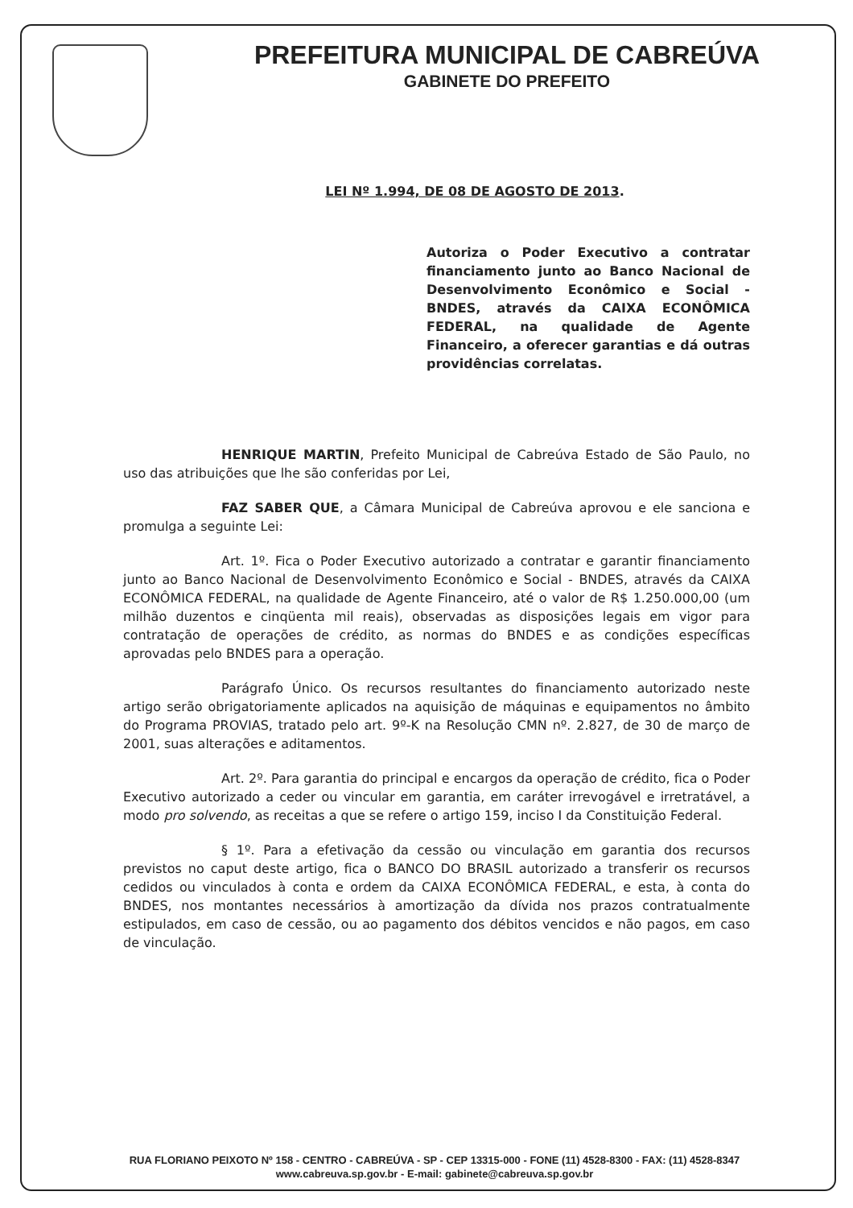PREFEITURA MUNICIPAL DE CABREÚVA
GABINETE DO PREFEITO
LEI Nº 1.994, DE 08 DE AGOSTO DE 2013.
Autoriza o Poder Executivo a contratar financiamento junto ao Banco Nacional de Desenvolvimento Econômico e Social - BNDES, através da CAIXA ECONÔMICA FEDERAL, na qualidade de Agente Financeiro, a oferecer garantias e dá outras providências correlatas.
HENRIQUE MARTIN, Prefeito Municipal de Cabreúva Estado de São Paulo, no uso das atribuições que lhe são conferidas por Lei,
FAZ SABER QUE, a Câmara Municipal de Cabreúva aprovou e ele sanciona e promulga a seguinte Lei:
Art. 1º. Fica o Poder Executivo autorizado a contratar e garantir financiamento junto ao Banco Nacional de Desenvolvimento Econômico e Social - BNDES, através da CAIXA ECONÔMICA FEDERAL, na qualidade de Agente Financeiro, até o valor de R$ 1.250.000,00 (um milhão duzentos e cinqüenta mil reais), observadas as disposições legais em vigor para contratação de operações de crédito, as normas do BNDES e as condições específicas aprovadas pelo BNDES para a operação.
Parágrafo Único. Os recursos resultantes do financiamento autorizado neste artigo serão obrigatoriamente aplicados na aquisição de máquinas e equipamentos no âmbito do Programa PROVIAS, tratado pelo art. 9º-K na Resolução CMN nº. 2.827, de 30 de março de 2001, suas alterações e aditamentos.
Art. 2º. Para garantia do principal e encargos da operação de crédito, fica o Poder Executivo autorizado a ceder ou vincular em garantia, em caráter irrevogável e irretratável, a modo pro solvendo, as receitas a que se refere o artigo 159, inciso I da Constituição Federal.
§ 1º. Para a efetivação da cessão ou vinculação em garantia dos recursos previstos no caput deste artigo, fica o BANCO DO BRASIL autorizado a transferir os recursos cedidos ou vinculados à conta e ordem da CAIXA ECONÔMICA FEDERAL, e esta, à conta do BNDES, nos montantes necessários à amortização da dívida nos prazos contratualmente estipulados, em caso de cessão, ou ao pagamento dos débitos vencidos e não pagos, em caso de vinculação.
RUA FLORIANO PEIXOTO Nº 158 - CENTRO - CABREÚVA - SP - CEP 13315-000 - FONE (11) 4528-8300 - FAX: (11) 4528-8347
www.cabreuva.sp.gov.br - E-mail: gabinete@cabreuva.sp.gov.br